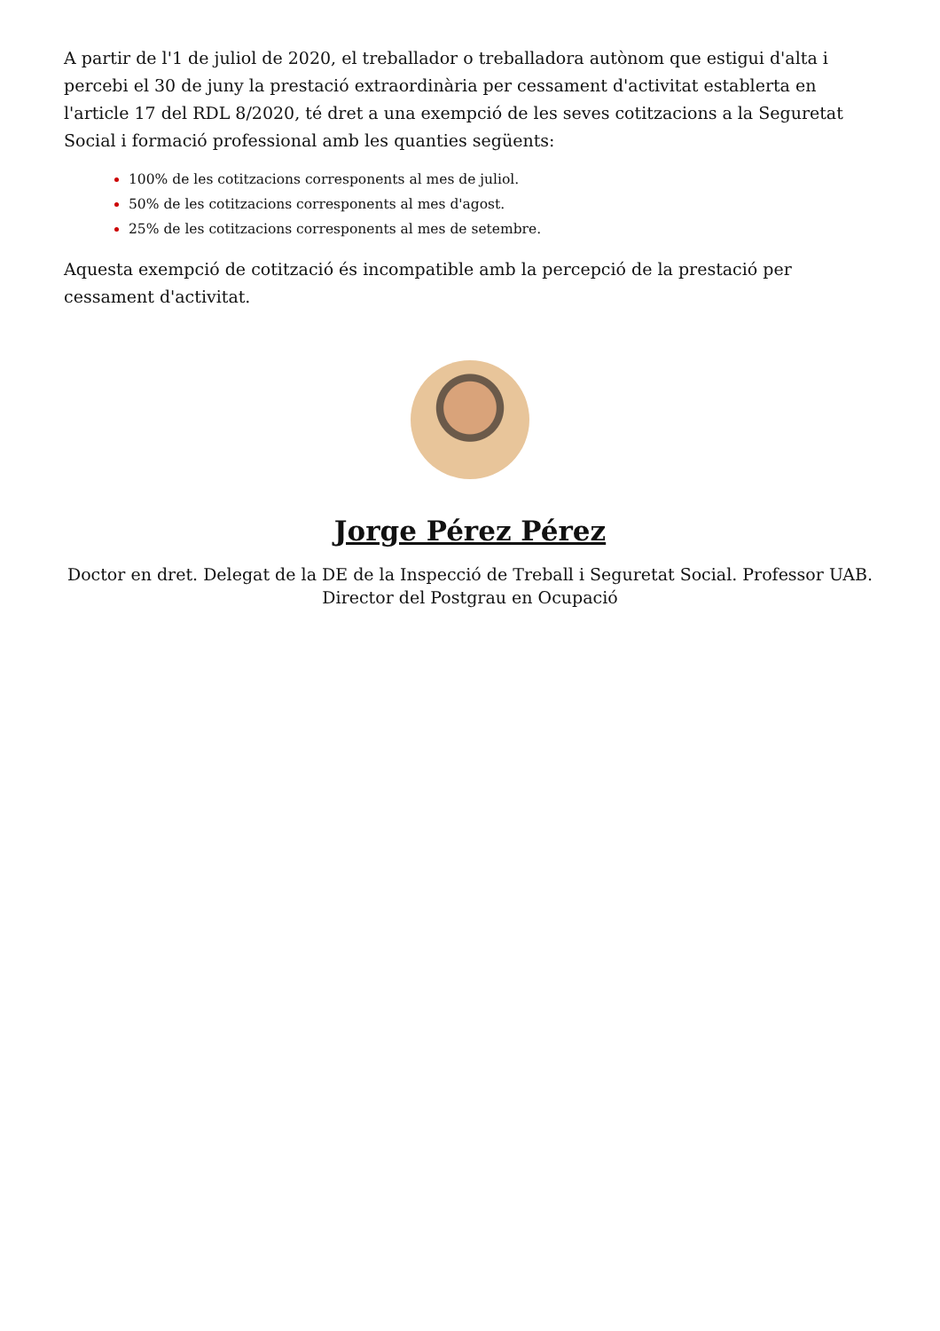A partir de l'1 de juliol de 2020, el treballador o treballadora autònom que estigui d'alta i percebi el 30 de juny la prestació extraordinària per cessament d'activitat establerta en l'article 17 del RDL 8/2020, té dret a una exempció de les seves cotitzacions a la Seguretat Social i formació professional amb les quanties següents:
100% de les cotitzacions corresponents al mes de juliol.
50% de les cotitzacions corresponents al mes d'agost.
25% de les cotitzacions corresponents al mes de setembre.
Aquesta exempció de cotització és incompatible amb la percepció de la prestació per cessament d'activitat.
Jorge Pérez Pérez
Doctor en dret. Delegat de la DE de la Inspecció de Treball i Seguretat Social. Professor UAB.
Director del Postgrau en Ocupació